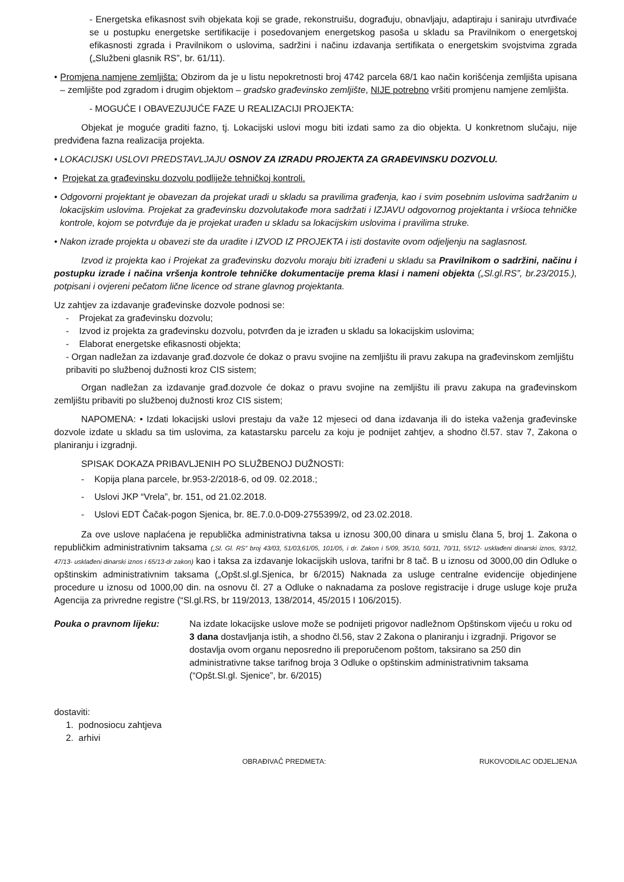- Energetska efikasnost svih objekata koji se grade, rekonstruišu, dograđuju, obnavljaju, adaptiraju i saniraju utvrđivaće se u postupku energetske sertifikacije i posedovanjem energetskog pasoša u skladu sa Pravilnikom o energetskoj efikasnosti zgrada i Pravilnikom o uslovima, sadržini i načinu izdavanja sertifikata o energetskim svojstvima zgrada („Službeni glasnik RS”, br. 61/11).
• Promjena namjene zemljišta: Obzirom da je u listu nepokretnosti broj 4742 parcela 68/1 kao način korišćenja zemljišta upisana – zemljište pod zgradom i drugim objektom – gradsko građevinsko zemljište, NIJE potrebno vršiti promjenu namjene zemljišta.
- MOGUĆE I OBAVEZUJUĆE FAZE U REALIZACIJI PROJEKTA:
Objekat je moguće graditi fazno, tj. Lokacijski uslovi mogu biti izdati samo za dio objekta. U konkretnom slučaju, nije predviđena fazna realizacija projekta.
• LOKACIJSKI USLOVI PREDSTAVLJAJU OSNOV ZA IZRADU PROJEKTA ZA GRAĐEVINSKU DOZVOLU.
• Projekat za građevinsku dozvolu podliježe tehničkoj kontroli.
• Odgovorni projektant je obavezan da projekat uradi u skladu sa pravilima građenja, kao i svim posebnim uslovima sadržanim u lokacijskim uslovima. Projekat za građevinsku dozvolutakođe mora sadržati i IZJAVU odgovornog projektanta i vršioca tehničke kontrole, kojom se potvrđuje da je projekat urađen u skladu sa lokacijskim uslovima i pravilima struke.
• Nakon izrade projekta u obavezi ste da uradite i IZVOD IZ PROJEKTA i isti dostavite ovom odjeljenju na saglasnost.
Izvod iz projekta kao i Projekat za građevinsku dozvolu moraju biti izrađeni u skladu sa Pravilnikom o sadržini, načinu i postupku izrade i načina vršenja kontrole tehničke dokumentacije prema klasi i nameni objekta („Sl.gl.RS”, br.23/2015.), potpisani i ovjereni pečatom lične licence od strane glavnog projektanta.
Uz zahtjev za izdavanje građevinske dozvole podnosi se:
- Projekat za građevinsku dozvolu;
- Izvod iz projekta za građevinsku dozvolu, potvrđen da je izrađen u skladu sa lokacijskim uslovima;
- Elaborat energetske efikasnosti objekta;
- Organ nadležan za izdavanje građ.dozvole će dokaz o pravu svojine na zemljištu ili pravu zakupa na građevinskom zemljištu pribaviti po službenoj dužnosti kroz CIS sistem;
Organ nadležan za izdavanje građ.dozvole će dokaz o pravu svojine na zemljištu ili pravu zakupa na građevinskom zemljištu pribaviti po službenoj dužnosti kroz CIS sistem;
NAPOMENA: • Izdati lokacijski uslovi prestaju da važe 12 mjeseci od dana izdavanja ili do isteka važenja građevinske dozvole izdate u skladu sa tim uslovima, za katastarsku parcelu za koju je podnijet zahtjev, a shodno čl.57. stav 7, Zakona o planiranju i izgradnji.
SPISAK DOKAZA PRIBAVLJENIH PO SLUŽBENOJ DUŽNOSTI:
- Kopija plana parcele, br.953-2/2018-6, od 09. 02.2018.;
- Uslovi JKP “Vrela”, br. 151, od 21.02.2018.
- Uslovi EDT Čačak-pogon Sjenica, br. 8E.7.0.0-D09-2755399/2, od 23.02.2018.
Za ove uslove naplaćena je republička administrativna taksa u iznosu 300,00 dinara u smislu člana 5, broj 1. Zakona o republičkim administrativnim taksama („Sl. Gl. RS” broj 43/03, 51/03,61/05, 101/05, i dr. Zakon i 5/09, 35/10, 50/11, 70/11, 55/12- usklađeni dinarski iznos, 93/12, 47/13- usklađeni dinarski iznos i 65/13-dr zakon) kao i taksa za izdavanje lokacijskih uslova, tarifni br 8 tač. B u iznosu od 3000,00 din Odluke o opštinskim administrativnim taksama („Opšt.sl.gl.Sjenica, br 6/2015) Naknada za usluge centralne evidencije objedinjene procedure u iznosu od 1000,00 din. na osnovu čl. 27 a Odluke o naknadama za poslove registracije i druge usluge koje pruža Agencija za privredne registre (“Sl.gl.RS, br 119/2013, 138/2014, 45/2015 I 106/2015).
Pouka o pravnom lijeku: Na izdate lokacijske uslove može se podnijeti prigovor nadležnom Opštinskom vijeću u roku od 3 dana dostavljanja istih, a shodno čl.56, stav 2 Zakona o planiranju i izgradnji. Prigovor se dostavlja ovom organu neposredno ili preporučenom poštom, taksirano sa 250 din administrativne takse tarifnog broja 3 Odluke o opštinskim administrativnim taksama (“Opšt.Sl.gl. Sjenice”, br. 6/2015)
dostaviti:
1. podnosiocu zahtjeva
2. arhivi
OBRAĐIVAČ PREDMETA: RUKOVODILAC ODJELJENJA